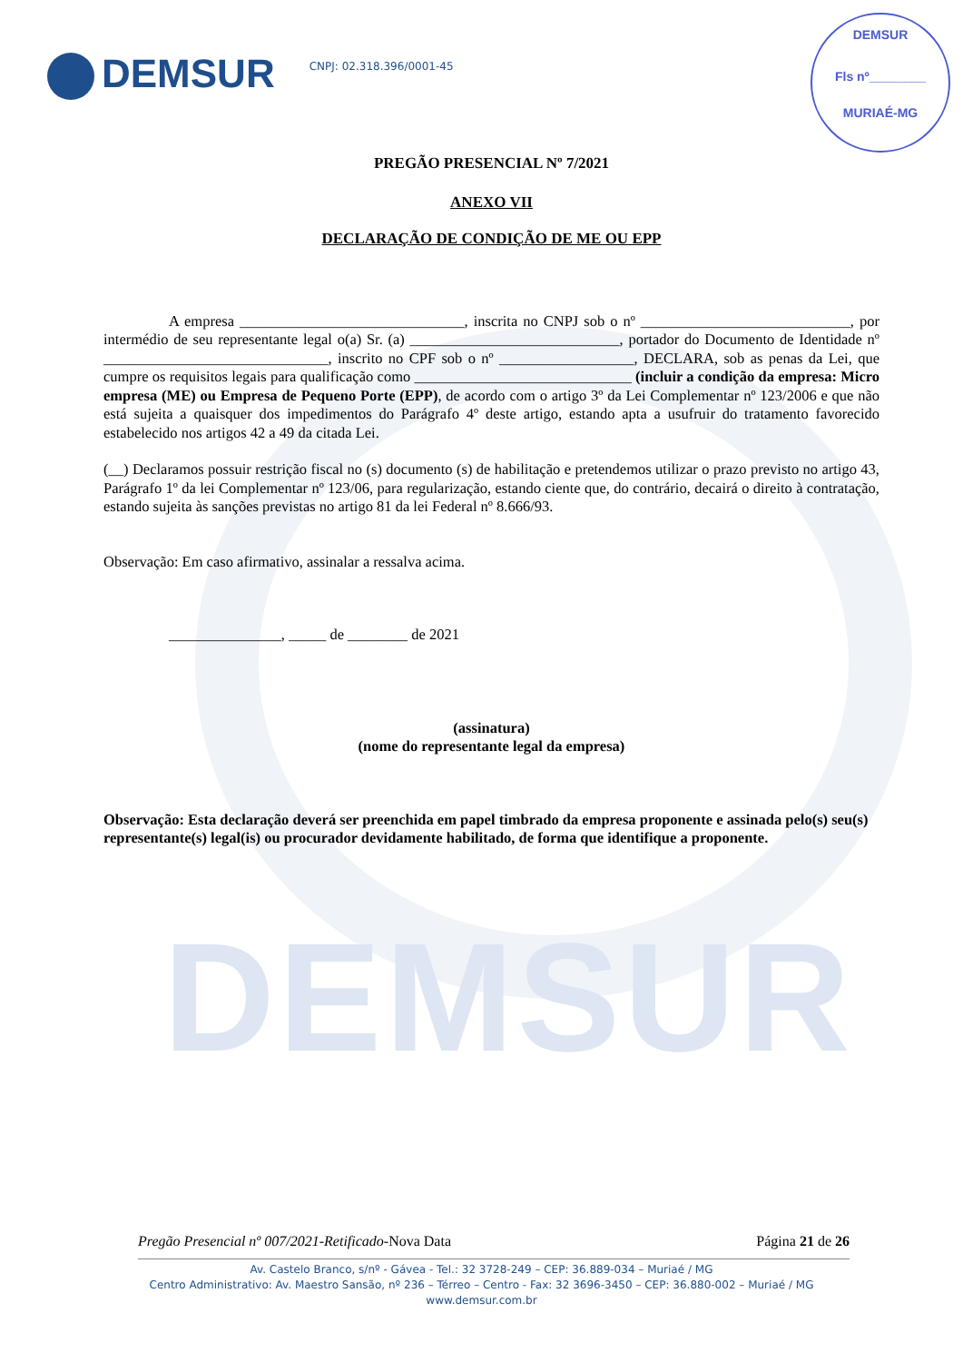DEMSUR
DEMSUR
CNPJ: 02.318.396/0001-45
DEMSUR
Fls nº________
MURIAÉ-MG
PREGÃO PRESENCIAL Nº 7/2021
ANEXO VII
DECLARAÇÃO DE CONDIÇÃO DE ME OU EPP
A empresa ______________________________, inscrita no CNPJ sob o nº ____________________________, por intermédio de seu representante legal o(a) Sr. (a) ____________________________, portador do Documento de Identidade nº ______________________________, inscrito no CPF sob o nº __________________, DECLARA, sob as penas da Lei, que cumpre os requisitos legais para qualificação como _____________________________ (incluir a condição da empresa: Micro empresa (ME) ou Empresa de Pequeno Porte (EPP), de acordo com o artigo 3º da Lei Complementar nº 123/2006 e que não está sujeita a quaisquer dos impedimentos do Parágrafo 4º deste artigo, estando apta a usufruir do tratamento favorecido estabelecido nos artigos 42 a 49 da citada Lei.
(__) Declaramos possuir restrição fiscal no (s) documento (s) de habilitação e pretendemos utilizar o prazo previsto no artigo 43, Parágrafo 1º da lei Complementar nº 123/06, para regularização, estando ciente que, do contrário, decairá o direito à contratação, estando sujeita às sanções previstas no artigo 81 da lei Federal nº 8.666/93.
Observação: Em caso afirmativo, assinalar a ressalva acima.
_______________, _____ de ________ de 2021
(assinatura)
(nome do representante legal da empresa)
Observação: Esta declaração deverá ser preenchida em papel timbrado da empresa proponente e assinada pelo(s) seu(s) representante(s) legal(is) ou procurador devidamente habilitado, de forma que identifique a proponente.
Pregão Presencial nº 007/2021-Retificado-Nova Data Página 21 de 26
Av. Castelo Branco, s/nº - Gávea - Tel.: 32 3728-249 – CEP: 36.889-034 – Muriaé / MG
Centro Administrativo: Av. Maestro Sansão, nº 236 – Térreo – Centro - Fax: 32 3696-3450 – CEP: 36.880-002 – Muriaé / MG
www.demsur.com.br